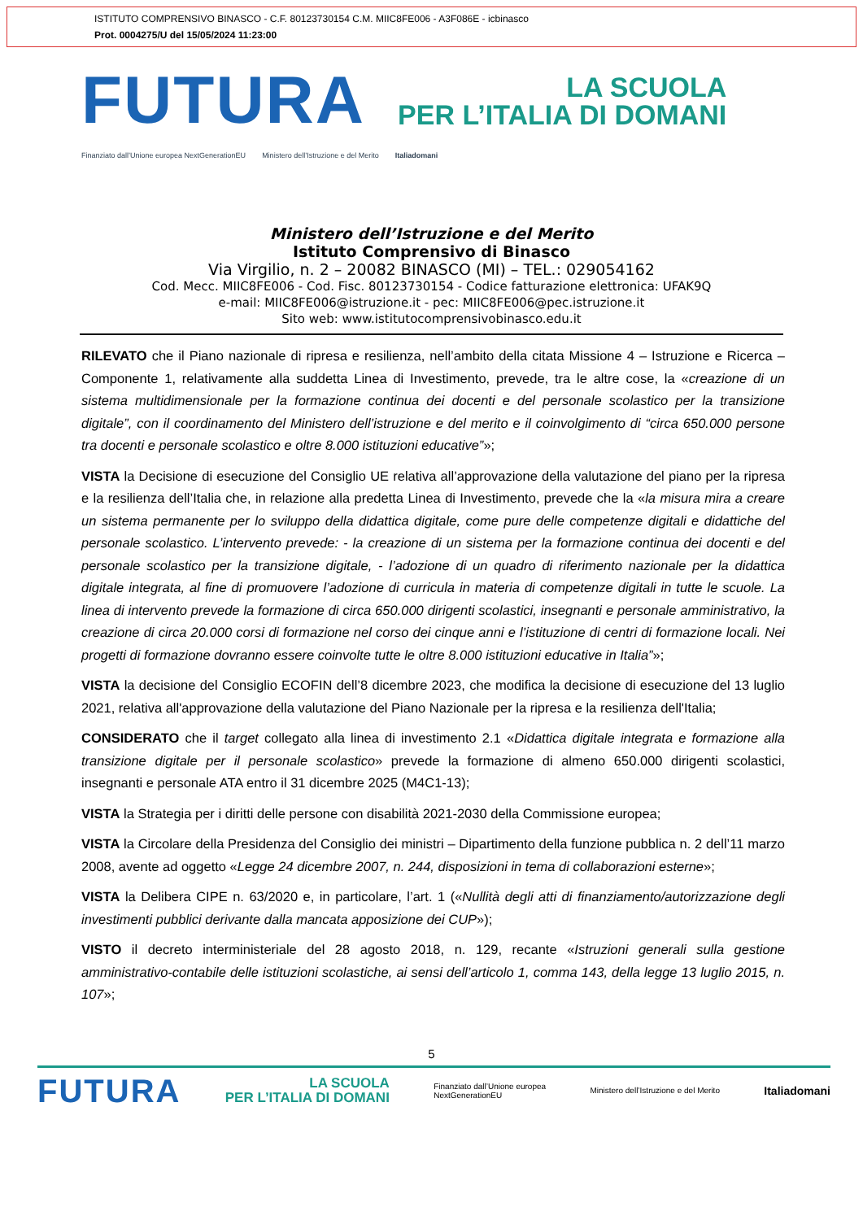ISTITUTO COMPRENSIVO BINASCO - C.F. 80123730154 C.M. MIIC8FE006 - A3F086E - icbinasco
Prot. 0004275/U del 15/05/2024 11:23:00
FUTURA
LA SCUOLA
PER L’ITALIA DI DOMANI
Finanziato dall’Unione europea NextGenerationEU Ministero dell’Istruzione e del Merito Italiadomani
Ministero dell’Istruzione e del Merito
Istituto Comprensivo di Binasco
Via Virgilio, n. 2 – 20082 BINASCO (MI) – TEL.: 029054162
Cod. Mecc. MIIC8FE006 - Cod. Fisc. 80123730154 - Codice fatturazione elettronica: UFAK9Q
e-mail: MIIC8FE006@istruzione.it - pec: MIIC8FE006@pec.istruzione.it
Sito web: www.istitutocomprensivobinasco.edu.it
RILEVATO che il Piano nazionale di ripresa e resilienza, nell’ambito della citata Missione 4 – Istruzione e Ricerca – Componente 1, relativamente alla suddetta Linea di Investimento, prevede, tra le altre cose, la «creazione di un sistema multidimensionale per la formazione continua dei docenti e del personale scolastico per la transizione digitale”, con il coordinamento del Ministero dell’istruzione e del merito e il coinvolgimento di “circa 650.000 persone tra docenti e personale scolastico e oltre 8.000 istituzioni educative”»;
VISTA la Decisione di esecuzione del Consiglio UE relativa all’approvazione della valutazione del piano per la ripresa e la resilienza dell’Italia che, in relazione alla predetta Linea di Investimento, prevede che la «la misura mira a creare un sistema permanente per lo sviluppo della didattica digitale, come pure delle competenze digitali e didattiche del personale scolastico. L’intervento prevede: - la creazione di un sistema per la formazione continua dei docenti e del personale scolastico per la transizione digitale, - l’adozione di un quadro di riferimento nazionale per la didattica digitale integrata, al fine di promuovere l’adozione di curricula in materia di competenze digitali in tutte le scuole. La linea di intervento prevede la formazione di circa 650.000 dirigenti scolastici, insegnanti e personale amministrativo, la creazione di circa 20.000 corsi di formazione nel corso dei cinque anni e l’istituzione di centri di formazione locali. Nei progetti di formazione dovranno essere coinvolte tutte le oltre 8.000 istituzioni educative in Italia”»;
VISTA la decisione del Consiglio ECOFIN dell’8 dicembre 2023, che modifica la decisione di esecuzione del 13 luglio 2021, relativa all'approvazione della valutazione del Piano Nazionale per la ripresa e la resilienza dell'Italia;
CONSIDERATO che il target collegato alla linea di investimento 2.1 «Didattica digitale integrata e formazione alla transizione digitale per il personale scolastico» prevede la formazione di almeno 650.000 dirigenti scolastici, insegnanti e personale ATA entro il 31 dicembre 2025 (M4C1-13);
VISTA la Strategia per i diritti delle persone con disabilità 2021-2030 della Commissione europea;
VISTA la Circolare della Presidenza del Consiglio dei ministri – Dipartimento della funzione pubblica n. 2 dell’11 marzo 2008, avente ad oggetto «Legge 24 dicembre 2007, n. 244, disposizioni in tema di collaborazioni esterne»;
VISTA la Delibera CIPE n. 63/2020 e, in particolare, l’art. 1 («Nullità degli atti di finanziamento/autorizzazione degli investimenti pubblici derivante dalla mancata apposizione dei CUP»);
VISTO il decreto interministeriale del 28 agosto 2018, n. 129, recante «Istruzioni generali sulla gestione amministrativo-contabile delle istituzioni scolastiche, ai sensi dell’articolo 1, comma 143, della legge 13 luglio 2015, n. 107»;
5
FUTURA LA SCUOLA
PER L’ITALIA DI DOMANI Finanziato dall’Unione europea
NextGenerationEU Ministero dell’Istruzione e del Merito Italiadomani